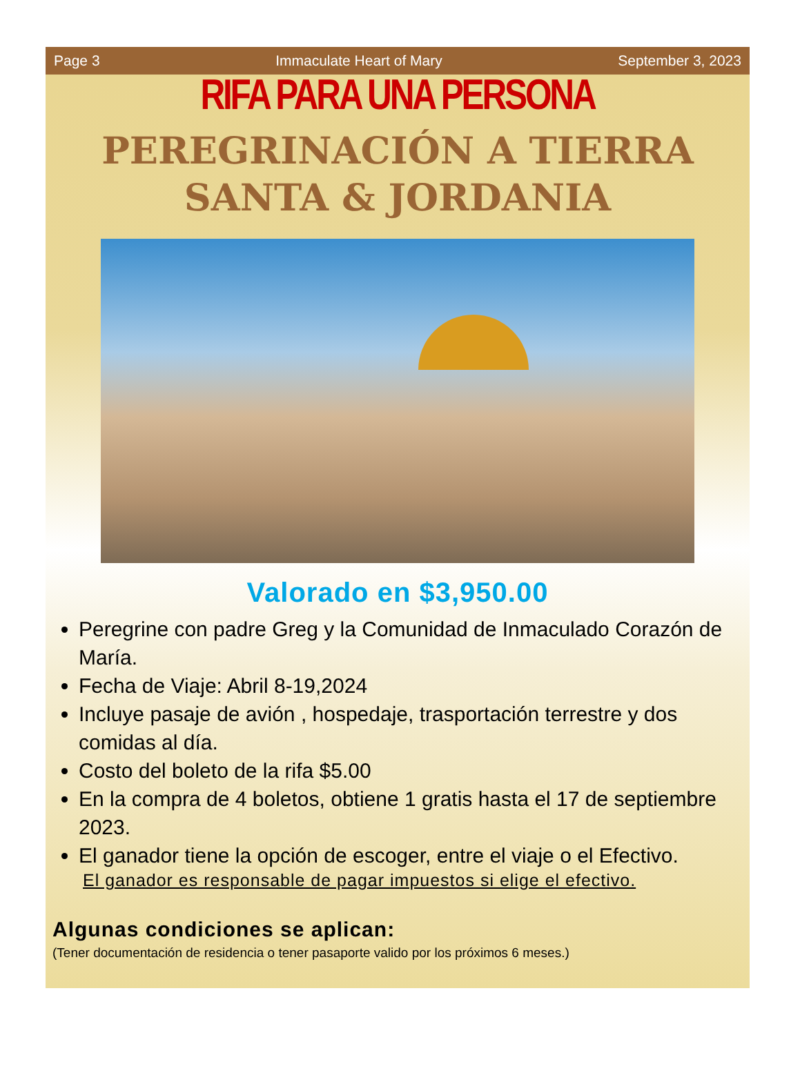Page 3 Immaculate Heart of Mary September 3, 2023
RIFA PARA UNA PERSONA
PEREGRINACIÓN A TIERRA
SANTA & JORDANIA
Valorado en $3,950.00
Peregrine con padre Greg y la Comunidad de Inmaculado Corazón de María.
Fecha de Viaje: Abril 8-19,2024
Incluye pasaje de avión , hospedaje, trasportación terrestre y dos comidas al día.
Costo del boleto de la rifa $5.00
En la compra de 4 boletos, obtiene 1 gratis hasta el 17 de septiembre 2023.
El ganador tiene la opción de escoger, entre el viaje o el Efectivo.
El ganador es responsable de pagar impuestos si elige el efectivo.
Algunas condiciones se aplican:
(Tener documentación de residencia o tener pasaporte valido por los próximos 6 meses.)